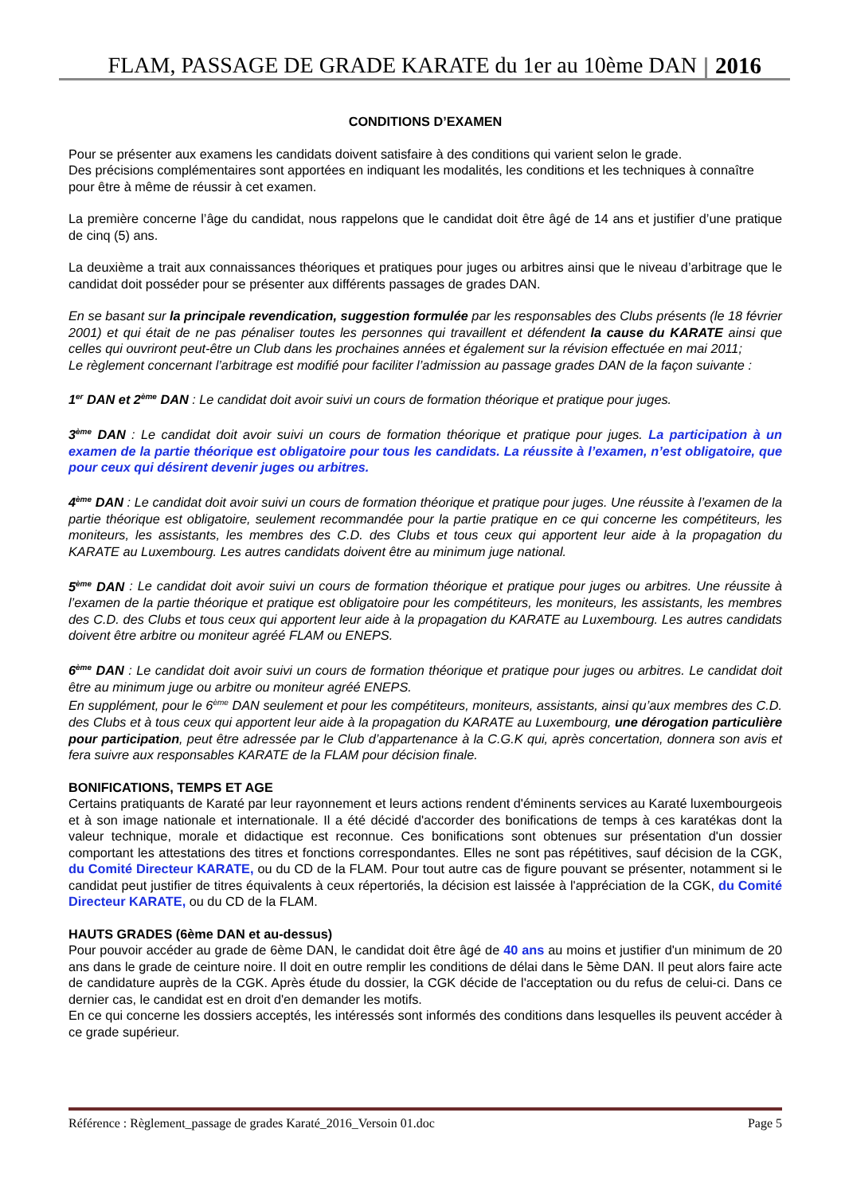FLAM, PASSAGE DE GRADE KARATE du 1er au 10ème DAN 2016
CONDITIONS D’EXAMEN
Pour se présenter aux examens les candidats doivent satisfaire à des conditions qui varient selon le grade.
Des précisions complémentaires sont apportées en indiquant les modalités, les conditions et les techniques à connaître pour être à même de réussir à cet examen.
La première concerne l’âge du candidat, nous rappelons que le candidat doit être âgé de 14 ans et justifier d’une pratique de cinq (5) ans.
La deuxième a trait aux connaissances théoriques et pratiques pour juges ou arbitres ainsi que le niveau d’arbitrage que le candidat doit posséder pour se présenter aux différents passages de grades DAN.
En se basant sur la principale revendication, suggestion formulée par les responsables des Clubs présents (le 18 février 2001) et qui était de ne pas pénaliser toutes les personnes qui travaillent et défendent la cause du KARATE ainsi que celles qui ouvriront peut-être un Club dans les prochaines années et également sur la révision effectuée en mai 2011;
Le règlement concernant l’arbitrage est modifié pour faciliter l’admission au passage grades DAN de la façon suivante :
1<sup>er</sup> DAN et 2<sup>ème</sup> DAN : Le candidat doit avoir suivi un cours de formation théorique et pratique pour juges.
3<sup>ème</sup> DAN : Le candidat doit avoir suivi un cours de formation théorique et pratique pour juges. La participation à un examen de la partie théorique est obligatoire pour tous les candidats. La réussite à l’examen, n’est obligatoire, que pour ceux qui désirent devenir juges ou arbitres.
4<sup>ème</sup> DAN : Le candidat doit avoir suivi un cours de formation théorique et pratique pour juges. Une réussite à l’examen de la partie théorique est obligatoire, seulement recommandée pour la partie pratique en ce qui concerne les compétiteurs, les moniteurs, les assistants, les membres des C.D. des Clubs et tous ceux qui apportent leur aide à la propagation du KARATE au Luxembourg. Les autres candidats doivent être au minimum juge national.
5<sup>ème</sup> DAN : Le candidat doit avoir suivi un cours de formation théorique et pratique pour juges ou arbitres. Une réussite à l’examen de la partie théorique et pratique est obligatoire pour les compétiteurs, les moniteurs, les assistants, les membres des C.D. des Clubs et tous ceux qui apportent leur aide à la propagation du KARATE au Luxembourg. Les autres candidats doivent être arbitre ou moniteur agréé FLAM ou ENEPS.
6<sup>ème</sup> DAN : Le candidat doit avoir suivi un cours de formation théorique et pratique pour juges ou arbitres. Le candidat doit être au minimum juge ou arbitre ou moniteur agréé ENEPS.
En supplément, pour le 6<sup>ème</sup> DAN seulement et pour les compétiteurs, moniteurs, assistants, ainsi qu’aux membres des C.D. des Clubs et à tous ceux qui apportent leur aide à la propagation du KARATE au Luxembourg, une dérogation particulière pour participation, peut être adressée par le Club d’appartenance à la C.G.K qui, après concertation, donnera son avis et fera suivre aux responsables KARATE de la FLAM pour décision finale.
BONIFICATIONS, TEMPS ET AGE
Certains pratiquants de Karaté par leur rayonnement et leurs actions rendent d'éminents services au Karaté luxembourgeois et à son image nationale et internationale. Il a été décidé d'accorder des bonifications de temps à ces karatékas dont la valeur technique, morale et didactique est reconnue. Ces bonifications sont obtenues sur présentation d'un dossier comportant les attestations des titres et fonctions correspondantes. Elles ne sont pas répétitives, sauf décision de la CGK, du Comité Directeur KARATE, ou du CD de la FLAM. Pour tout autre cas de figure pouvant se présenter, notamment si le candidat peut justifier de titres équivalents à ceux répertoriés, la décision est laissée à l'appréciation de la CGK, du Comité Directeur KARATE, ou du CD de la FLAM.
HAUTS GRADES (6ème DAN et au-dessus)
Pour pouvoir accéder au grade de 6ème DAN, le candidat doit être âgé de 40 ans au moins et justifier d'un minimum de 20 ans dans le grade de ceinture noire. Il doit en outre remplir les conditions de délai dans le 5ème DAN. Il peut alors faire acte de candidature auprès de la CGK. Après étude du dossier, la CGK décide de l'acceptation ou du refus de celui-ci. Dans ce dernier cas, le candidat est en droit d'en demander les motifs.
En ce qui concerne les dossiers acceptés, les intéressés sont informés des conditions dans lesquelles ils peuvent accéder à ce grade supérieur.
Référence : Règlement_passage de grades Karaté_2016_Versoin 01.doc Page 5